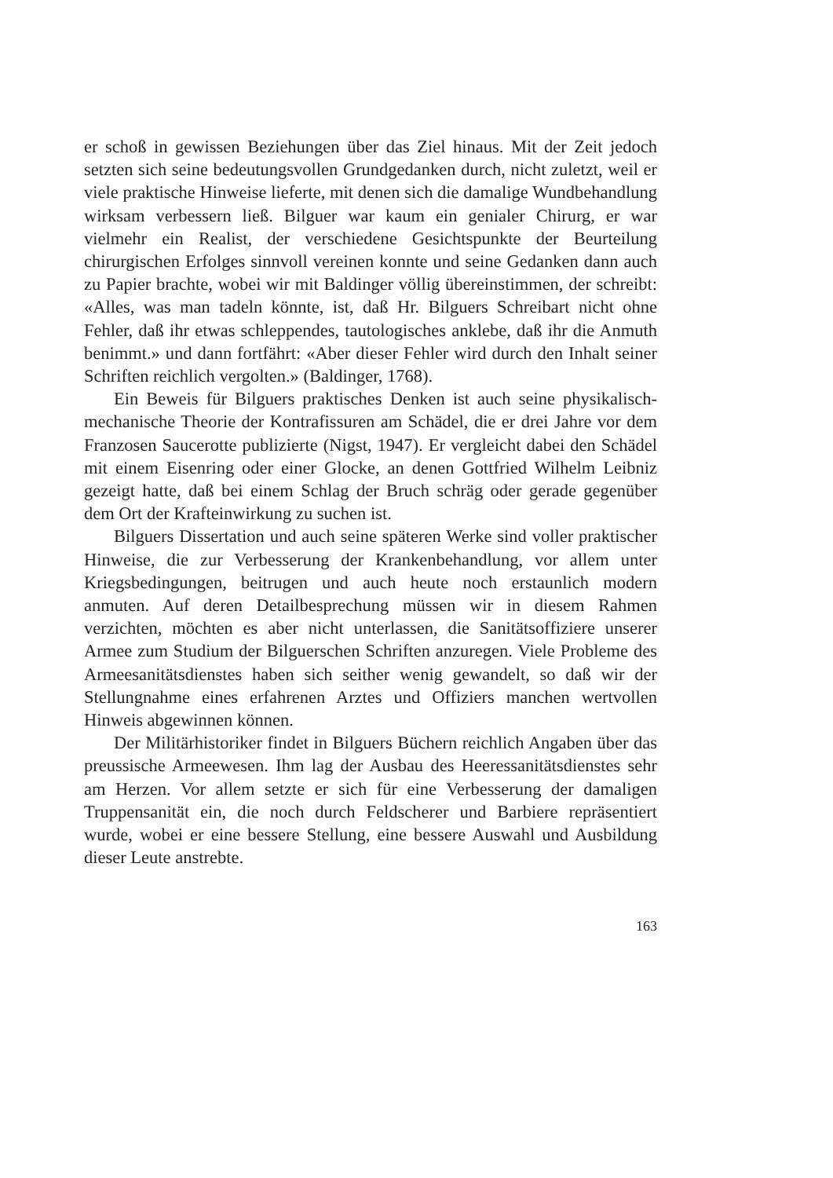er schoß in gewissen Beziehungen über das Ziel hinaus. Mit der Zeit jedoch setzten sich seine bedeutungsvollen Grundgedanken durch, nicht zuletzt, weil er viele praktische Hinweise lieferte, mit denen sich die damalige Wundbehandlung wirksam verbessern ließ. Bilguer war kaum ein genialer Chirurg, er war vielmehr ein Realist, der verschiedene Gesichtspunkte der Beurteilung chirurgischen Erfolges sinnvoll vereinen konnte und seine Gedanken dann auch zu Papier brachte, wobei wir mit Baldinger völlig übereinstimmen, der schreibt: «Alles, was man tadeln könnte, ist, daß Hr. Bilguers Schreibart nicht ohne Fehler, daß ihr etwas schleppendes, tautologisches anklebe, daß ihr die Anmuth benimmt.» und dann fortfährt: «Aber dieser Fehler wird durch den Inhalt seiner Schriften reichlich vergolten.» (Baldinger, 1768).
Ein Beweis für Bilguers praktisches Denken ist auch seine physikalisch-mechanische Theorie der Kontrafissuren am Schädel, die er drei Jahre vor dem Franzosen Saucerotte publizierte (Nigst, 1947). Er vergleicht dabei den Schädel mit einem Eisenring oder einer Glocke, an denen Gottfried Wilhelm Leibniz gezeigt hatte, daß bei einem Schlag der Bruch schräg oder gerade gegenüber dem Ort der Krafteinwirkung zu suchen ist.
Bilguers Dissertation und auch seine späteren Werke sind voller praktischer Hinweise, die zur Verbesserung der Krankenbehandlung, vor allem unter Kriegsbedingungen, beitrugen und auch heute noch erstaunlich modern anmuten. Auf deren Detailbesprechung müssen wir in diesem Rahmen verzichten, möchten es aber nicht unterlassen, die Sanitätsoffiziere unserer Armee zum Studium der Bilguerschen Schriften anzuregen. Viele Probleme des Armeesanitätsdienstes haben sich seither wenig gewandelt, so daß wir der Stellungnahme eines erfahrenen Arztes und Offiziers manchen wertvollen Hinweis abgewinnen können.
Der Militärhistoriker findet in Bilguers Büchern reichlich Angaben über das preussische Armeewesen. Ihm lag der Ausbau des Heeressanitätsdienstes sehr am Herzen. Vor allem setzte er sich für eine Verbesserung der damaligen Truppensanität ein, die noch durch Feldscherer und Barbiere repräsentiert wurde, wobei er eine bessere Stellung, eine bessere Auswahl und Ausbildung dieser Leute anstrebte.
163